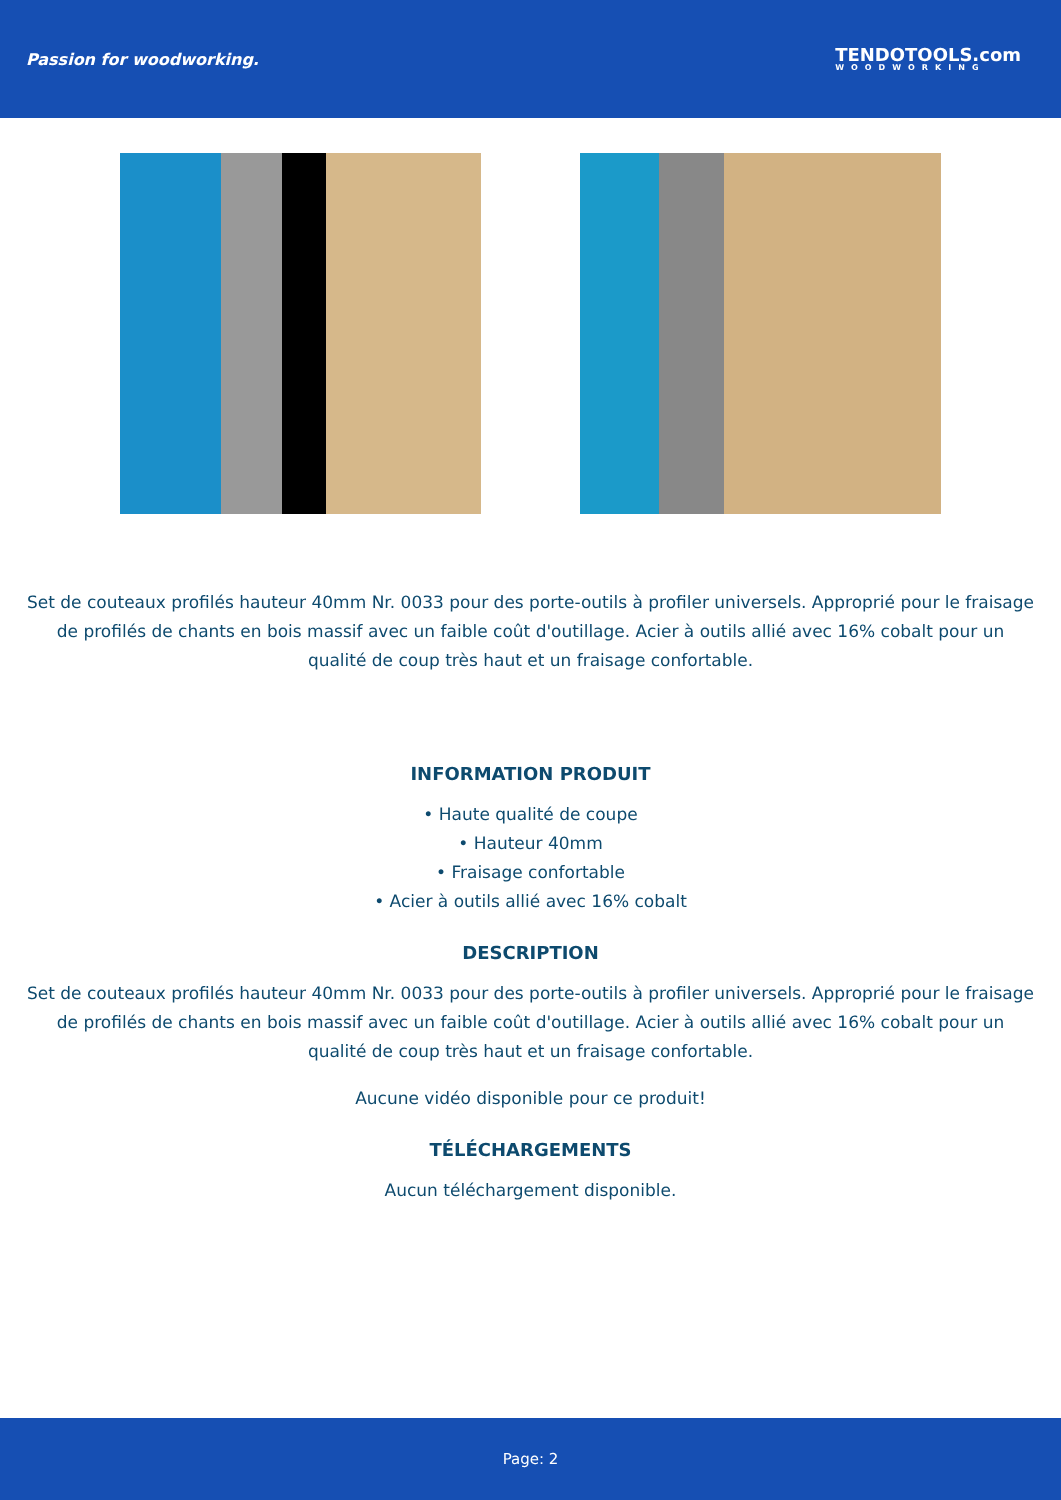Passion for woodworking.
TENDOTOOLS.com
WOODWORKING
Set de couteaux profilés hauteur 40mm Nr. 0033 pour des porte-outils à profiler universels. Approprié pour le fraisage de profilés de chants en bois massif avec un faible coût d'outillage. Acier à outils allié avec 16% cobalt pour un qualité de coup très haut et un fraisage confortable.
INFORMATION PRODUIT
• Haute qualité de coupe
• Hauteur 40mm
• Fraisage confortable
• Acier à outils allié avec 16% cobalt
DESCRIPTION
Set de couteaux profilés hauteur 40mm Nr. 0033 pour des porte-outils à profiler universels. Approprié pour le fraisage de profilés de chants en bois massif avec un faible coût d'outillage. Acier à outils allié avec 16% cobalt pour un qualité de coup très haut et un fraisage confortable.
Aucune vidéo disponible pour ce produit!
TÉLÉCHARGEMENTS
Aucun téléchargement disponible.
Page: 2